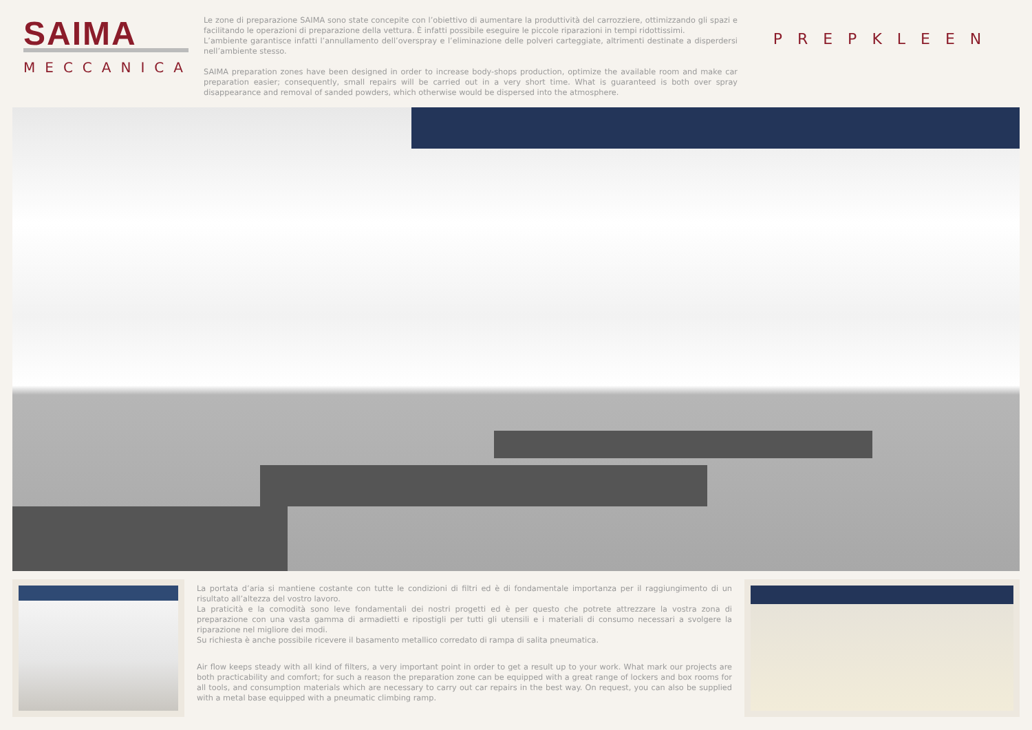SAIMA
MECCANICA
Le zone di preparazione SAIMA sono state concepite con l’obiettivo di aumentare la produttività del carrozziere, ottimizzando gli spazi e facilitando le operazioni di preparazione della vettura. È infatti possibile eseguire le piccole riparazioni in tempi ridottissimi.
L’ambiente garantisce infatti l’annullamento dell’overspray e l’eliminazione delle polveri carteggiate, altrimenti destinate a disperdersi nell’ambiente stesso.
SAIMA preparation zones have been designed in order to increase body-shops production, optimize the available room and make car preparation easier; consequently, small repairs will be carried out in a very short time. What is guaranteed is both over spray disappearance and removal of sanded powders, which otherwise would be dispersed into the atmosphere.
PREPKLEEN
La portata d’aria si mantiene costante con tutte le condizioni di filtri ed è di fondamentale importanza per il raggiungimento di un risultato all’altezza del vostro lavoro.
La praticità e la comodità sono leve fondamentali dei nostri progetti ed è per questo che potrete attrezzare la vostra zona di preparazione con una vasta gamma di armadietti e ripostigli per tutti gli utensili e i materiali di consumo necessari a svolgere la riparazione nel migliore dei modi.
Su richiesta è anche possibile ricevere il basamento metallico corredato di rampa di salita pneumatica.
Air flow keeps steady with all kind of filters, a very important point in order to get a result up to your work. What mark our projects are both practicability and comfort; for such a reason the preparation zone can be equipped with a great range of lockers and box rooms for all tools, and consumption materials which are necessary to carry out car repairs in the best way. On request, you can also be supplied with a metal base equipped with a pneumatic climbing ramp.